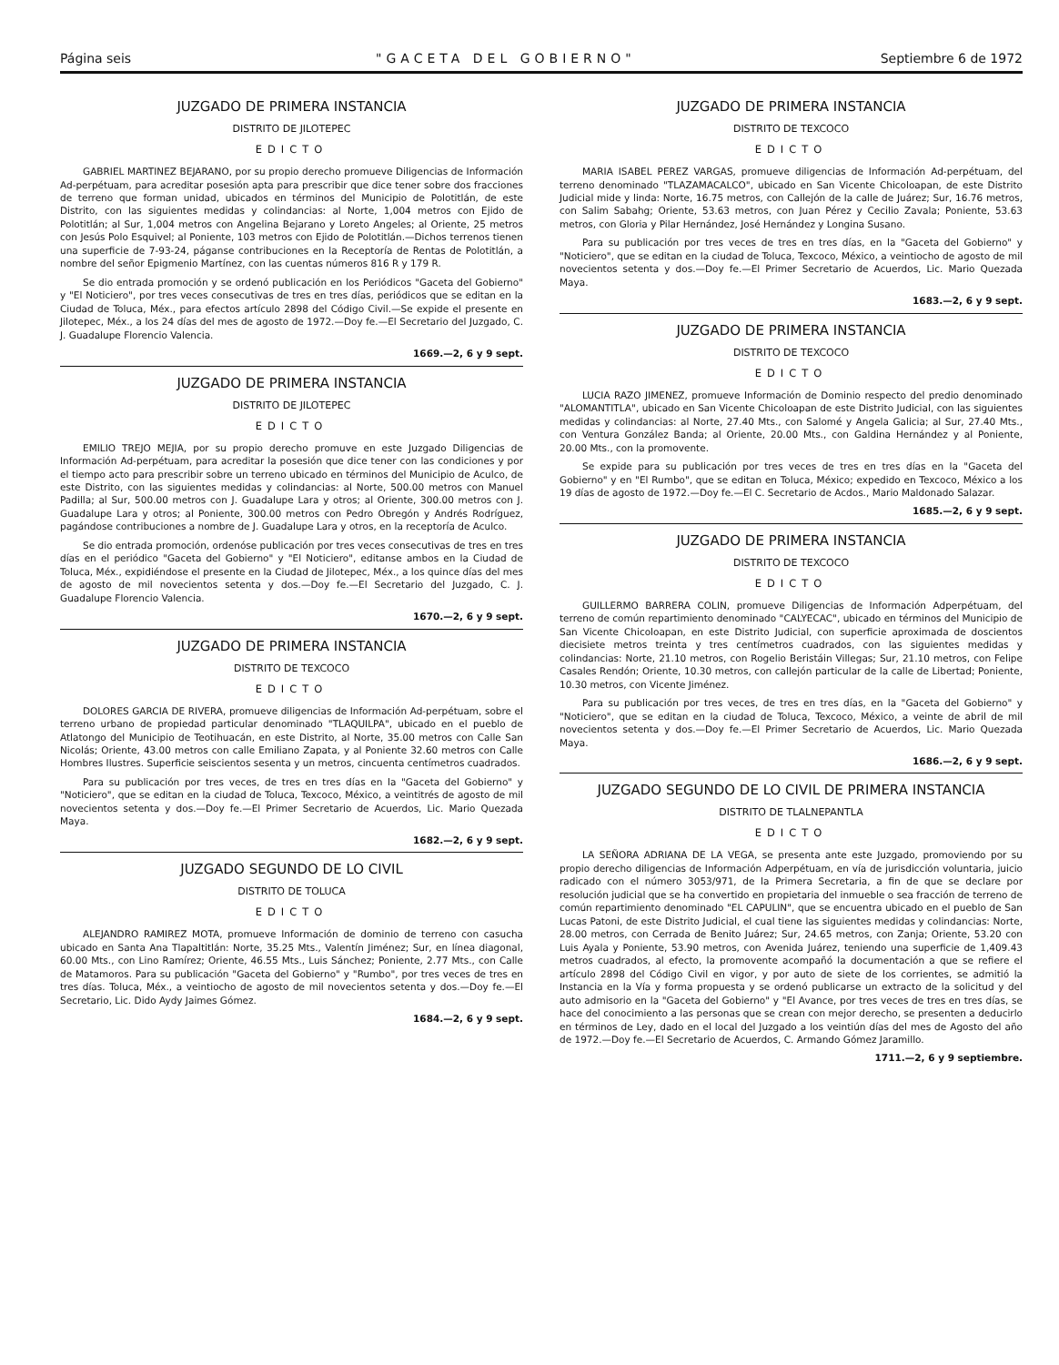Página seis "GACETA DEL GOBIERNO" Septiembre 6 de 1972
JUZGADO DE PRIMERA INSTANCIA
DISTRITO DE JILOTEPEC
EDICTO
GABRIEL MARTINEZ BEJARANO, por su propio derecho promueve Diligencias de Información Ad-perpétuam, para acreditar posesión apta para prescribir que dice tener sobre dos fracciones de terreno que forman unidad, ubicados en términos del Municipio de Polotitlán, de este Distrito, con las siguientes medidas y colindancias: al Norte, 1,004 metros con Ejido de Polotitlán; al Sur, 1,004 metros con Angelina Bejarano y Loreto Angeles; al Oriente, 25 metros con Jesús Polo Esquivel; al Poniente, 103 metros con Ejido de Polotitlán.—Dichos terrenos tienen una superficie de 7-93-24, páganse contribuciones en la Receptoría de Rentas de Polotitlán, a nombre del señor Epigmenio Martínez, con las cuentas números 816 R y 179 R.
Se dio entrada promoción y se ordenó publicación en los Periódicos "Gaceta del Gobierno" y "El Noticiero", por tres veces consecutivas de tres en tres días, periódicos que se editan en la Ciudad de Toluca, Méx., para efectos artículo 2898 del Código Civil.—Se expide el presente en Jilotepec, Méx., a los 24 días del mes de agosto de 1972.—Doy fe.—El Secretario del Juzgado, C. J. Guadalupe Florencio Valencia.
1669.—2, 6 y 9 sept.
JUZGADO DE PRIMERA INSTANCIA
DISTRITO DE JILOTEPEC
EDICTO
EMILIO TREJO MEJIA, por su propio derecho promuve en este Juzgado Diligencias de Información Ad-perpétuam, para acreditar la posesión que dice tener con las condiciones y por el tiempo acto para prescribir sobre un terreno ubicado en términos del Municipio de Aculco, de este Distrito, con las siguientes medidas y colindancias: al Norte, 500.00 metros con Manuel Padilla; al Sur, 500.00 metros con J. Guadalupe Lara y otros; al Oriente, 300.00 metros con J. Guadalupe Lara y otros; al Poniente, 300.00 metros con Pedro Obregón y Andrés Rodríguez, pagándose contribuciones a nombre de J. Guadalupe Lara y otros, en la receptoría de Aculco.
Se dio entrada promoción, ordenóse publicación por tres veces consecutivas de tres en tres días en el periódico "Gaceta del Gobierno" y "El Noticiero", editanse ambos en la Ciudad de Toluca, Méx., expidiéndose el presente en la Ciudad de Jilotepec, Méx., a los quince días del mes de agosto de mil novecientos setenta y dos.—Doy fe.—El Secretario del Juzgado, C. J. Guadalupe Florencio Valencia.
1670.—2, 6 y 9 sept.
JUZGADO DE PRIMERA INSTANCIA
DISTRITO DE TEXCOCO
EDICTO
DOLORES GARCIA DE RIVERA, promueve diligencias de Información Ad-perpétuam, sobre el terreno urbano de propiedad particular denominado "TLAQUILPA", ubicado en el pueblo de Atlatongo del Municipio de Teotihuacán, en este Distrito, al Norte, 35.00 metros con Calle San Nicolás; Oriente, 43.00 metros con calle Emiliano Zapata, y al Poniente 32.60 metros con Calle Hombres Ilustres. Superficie seiscientos sesenta y un metros, cincuenta centímetros cuadrados.
Para su publicación por tres veces, de tres en tres días en la "Gaceta del Gobierno" y "Noticiero", que se editan en la ciudad de Toluca, Texcoco, México, a veintitrés de agosto de mil novecientos setenta y dos.—Doy fe.—El Primer Secretario de Acuerdos, Lic. Mario Quezada Maya.
1682.—2, 6 y 9 sept.
JUZGADO SEGUNDO DE LO CIVIL
DISTRITO DE TOLUCA
EDICTO
ALEJANDRO RAMIREZ MOTA, promueve Información de dominio de terreno con casucha ubicado en Santa Ana Tlapaltitlán: Norte, 35.25 Mts., Valentín Jiménez; Sur, en línea diagonal, 60.00 Mts., con Lino Ramírez; Oriente, 46.55 Mts., Luis Sánchez; Poniente, 2.77 Mts., con Calle de Matamoros. Para su publicación "Gaceta del Gobierno" y "Rumbo", por tres veces de tres en tres días. Toluca, Méx., a veintiocho de agosto de mil novecientos setenta y dos.—Doy fe.—El Secretario, Lic. Dido Aydy Jaimes Gómez.
1684.—2, 6 y 9 sept.
JUZGADO DE PRIMERA INSTANCIA
DISTRITO DE TEXCOCO
EDICTO
MARIA ISABEL PEREZ VARGAS, promueve diligencias de Información Ad-perpétuam, del terreno denominado "TLAZAMACALCO", ubicado en San Vicente Chicoloapan, de este Distrito Judicial mide y linda: Norte, 16.75 metros, con Callejón de la calle de Juárez; Sur, 16.76 metros, con Salim Sabahg; Oriente, 53.63 metros, con Juan Pérez y Cecilio Zavala; Poniente, 53.63 metros, con Gloria y Pilar Hernández, José Hernández y Longina Susano.
Para su publicación por tres veces de tres en tres días, en la "Gaceta del Gobierno" y "Noticiero", que se editan en la ciudad de Toluca, Texcoco, México, a veintiocho de agosto de mil novecientos setenta y dos.—Doy fe.—El Primer Secretario de Acuerdos, Lic. Mario Quezada Maya.
1683.—2, 6 y 9 sept.
JUZGADO DE PRIMERA INSTANCIA
DISTRITO DE TEXCOCO
EDICTO
LUCIA RAZO JIMENEZ, promueve Información de Dominio respecto del predio denominado "ALOMANTITLA", ubicado en San Vicente Chicoloapan de este Distrito Judicial, con las siguientes medidas y colindancias: al Norte, 27.40 Mts., con Salomé y Angela Galicia; al Sur, 27.40 Mts., con Ventura González Banda; al Oriente, 20.00 Mts., con Galdina Hernández y al Poniente, 20.00 Mts., con la promovente.
Se expide para su publicación por tres veces de tres en tres días en la "Gaceta del Gobierno" y en "El Rumbo", que se editan en Toluca, México; expedido en Texcoco, México a los 19 días de agosto de 1972.—Doy fe.—El C. Secretario de Acdos., Mario Maldonado Salazar.
1685.—2, 6 y 9 sept.
JUZGADO DE PRIMERA INSTANCIA
DISTRITO DE TEXCOCO
EDICTO
GUILLERMO BARRERA COLIN, promueve Diligencias de Información Adperpétuam, del terreno de común repartimiento denominado "CALYECAC", ubicado en términos del Municipio de San Vicente Chicoloapan, en este Distrito Judicial, con superficie aproximada de doscientos diecisiete metros treinta y tres centímetros cuadrados, con las siguientes medidas y colindancias: Norte, 21.10 metros, con Rogelio Beristáin Villegas; Sur, 21.10 metros, con Felipe Casales Rendón; Oriente, 10.30 metros, con callejón particular de la calle de Libertad; Poniente, 10.30 metros, con Vicente Jiménez.
Para su publicación por tres veces, de tres en tres días, en la "Gaceta del Gobierno" y "Noticiero", que se editan en la ciudad de Toluca, Texcoco, México, a veinte de abril de mil novecientos setenta y dos.—Doy fe.—El Primer Secretario de Acuerdos, Lic. Mario Quezada Maya.
1686.—2, 6 y 9 sept.
JUZGADO SEGUNDO DE LO CIVIL DE PRIMERA INSTANCIA
DISTRITO DE TLALNEPANTLA
EDICTO
LA SEÑORA ADRIANA DE LA VEGA, se presenta ante este Juzgado, promoviendo por su propio derecho diligencias de Información Adperpétuam, en vía de jurisdicción voluntaria, juicio radicado con el número 3053/971, de la Primera Secretaria, a fin de que se declare por resolución judicial que se ha convertido en propietaria del inmueble o sea fracción de terreno de común repartimiento denominado "EL CAPULIN", que se encuentra ubicado en el pueblo de San Lucas Patoni, de este Distrito Judicial, el cual tiene las siguientes medidas y colindancias: Norte, 28.00 metros, con Cerrada de Benito Juárez; Sur, 24.65 metros, con Zanja; Oriente, 53.20 con Luis Ayala y Poniente, 53.90 metros, con Avenida Juárez, teniendo una superficie de 1,409.43 metros cuadrados, al efecto, la promovente acompañó la documentación a que se refiere el artículo 2898 del Código Civil en vigor, y por auto de siete de los corrientes, se admitió la Instancia en la Vía y forma propuesta y se ordenó publicarse un extracto de la solicitud y del auto admisorio en la "Gaceta del Gobierno" y "El Avance, por tres veces de tres en tres días, se hace del conocimiento a las personas que se crean con mejor derecho, se presenten a deducirlo en términos de Ley, dado en el local del Juzgado a los veintiún días del mes de Agosto del año de 1972.—Doy fe.—El Secretario de Acuerdos, C. Armando Gómez Jaramillo.
1711.—2, 6 y 9 septiembre.